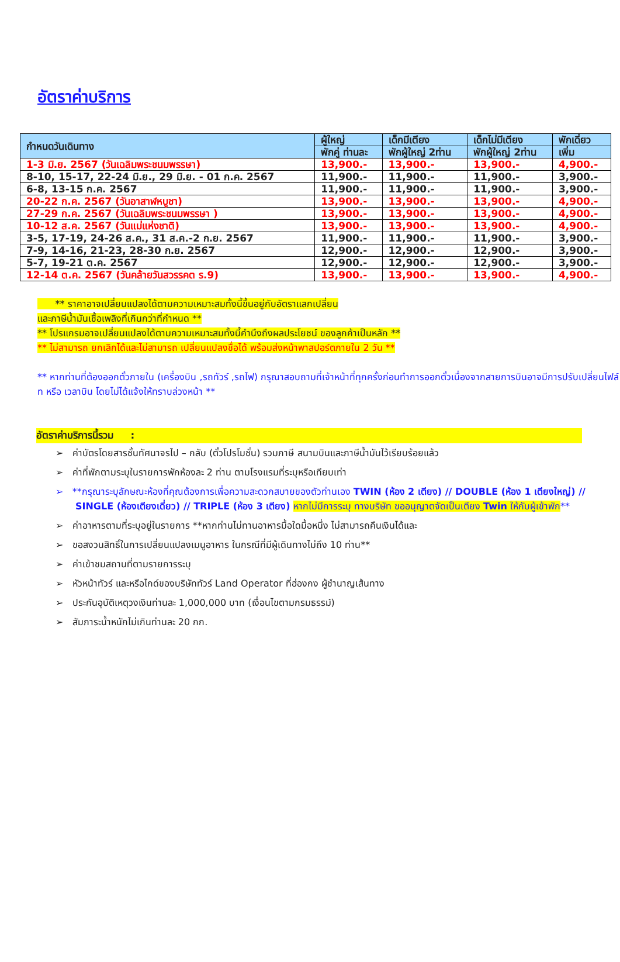อัตราค่าบริการ
| กำหนดวันเดินทาง | ผู้ใหญ่ | เด็กมีเตียง | เด็กไม่มีเตียง | พักเดี่ยว |
| --- | --- | --- | --- | --- |
| | พักคู่ ท่านละ | พักผู้ใหญ่ 2ท่าน | พักผู้ใหญ่ 2ท่าน | เพิ่ม |
| 1-3 มิ.ย. 2567 (วันเฉลิมพระชนมพรรษา) | 13,900.- | 13,900.- | 13,900.- | 4,900.- |
| 8-10, 15-17, 22-24 มิ.ย., 29 มิ.ย. - 01 ก.ค. 2567 | 11,900.- | 11,900.- | 11,900.- | 3,900.- |
| 6-8, 13-15 ก.ค. 2567 | 11,900.- | 11,900.- | 11,900.- | 3,900.- |
| 20-22 ก.ค. 2567 (วันอาสาฬหบูชา) | 13,900.- | 13,900.- | 13,900.- | 4,900.- |
| 27-29 ก.ค. 2567 (วันเฉลิมพระชนมพรรษา ) | 13,900.- | 13,900.- | 13,900.- | 4,900.- |
| 10-12 ส.ค. 2567 (วันแม่แห่งชาติ) | 13,900.- | 13,900.- | 13,900.- | 4,900.- |
| 3-5, 17-19, 24-26 ส.ค., 31 ส.ค.-2 ก.ย. 2567 | 11,900.- | 11,900.- | 11,900.- | 3,900.- |
| 7-9, 14-16, 21-23, 28-30 ก.ย. 2567 | 12,900.- | 12,900.- | 12,900.- | 3,900.- |
| 5-7, 19-21 ต.ค. 2567 | 12,900.- | 12,900.- | 12,900.- | 3,900.- |
| 12-14 ต.ค. 2567 (วันคล้ายวันสวรรคต ร.9) | 13,900.- | 13,900.- | 13,900.- | 4,900.- |
** ราคาอาจเปลี่ยนแปลงได้ตามความเหมาะสมทั้งนี้ขึ้นอยู่กับอัตราแลกเปลี่ยน
และภาษีน้ำมันเชื้อเพลิงที่เกินกว่าที่กำหนด **
** โปรแกรมอาจเปลี่ยนแปลงได้ตามความเหมาะสมทั้งนี้คำนึงถึงผลประโยชน์ ของลูกค้าเป็นหลัก **
** ไม่สามารถ ยกเลิกได้และไม่สามารถ เปลี่ยนแปลงชื่อได้ พร้อมส่งหน้าพาสปอร์ตภายใน 2 วัน **
** หากท่านที่ต้องออกตั๋วภายใน (เครื่องบิน ,รถทัวร์ ,รถไฟ) กรุณาสอบถามที่เจ้าหน้าที่ทุกครั้งก่อนทำการออกตั๋วเนื่องจากสายการบินอาจมีการปรับเปลี่ยนไฟล์ท หรือ เวลาบิน โดยไม่ได้แจ้งให้ทราบล่วงหน้า **
อัตราค่าบริการนี้รวม :
➢ ค่าบัตรโดยสารชั้นทัศนาจรไป – กลับ (ตั๋วโปรโมชั่น) รวมภาษี สนามบินและภาษีน้ำมันไว้เรียบร้อยแล้ว
➢ ค่าที่พักตามระบุในรายการพักห้องละ 2 ท่าน ตามโรงแรมที่ระบุหรือเทียบเท่า
➢ **กรุณาระบุลักษณะห้องที่คุณต้องการเพื่อความสะดวกสบายของตัวท่านเอง TWIN (ห้อง 2 เตียง) // DOUBLE (ห้อง 1 เตียงใหญ่) // SINGLE (ห้องเตียงเดี่ยว) // TRIPLE (ห้อง 3 เตียง) หากไม่มีการระบุ ทางบริษัท ขออนุญาตจัดเป็นเตียง Twin ให้กับผู้เข้าพัก**
➢ ค่าอาหารตามที่ระบุอยู่ในรายการ **หากท่านไม่ทานอาหารมื้อใดมื้อหนึ่ง ไม่สามารถคืนเงินได้และ
➢ ขอสงวนสิทธิ์ในการเปลี่ยนแปลงเมนูอาหาร ในกรณีที่มีผู้เดินทางไม่ถึง 10 ท่าน**
➢ ค่าเข้าชมสถานที่ตามรายการระบุ
➢ หัวหน้าทัวร์ และหรือไกด์ของบริษัททัวร์ Land Operator ที่ฮ่องกง ผู้ชำนาญเส้นทาง
➢ ประกันอุบัติเหตุวงเงินท่านละ 1,000,000 บาท (เงื่อนไขตามกรมธรรม์)
➢ สัมภาระน้ำหนักไม่เกินท่านละ 20 กก.